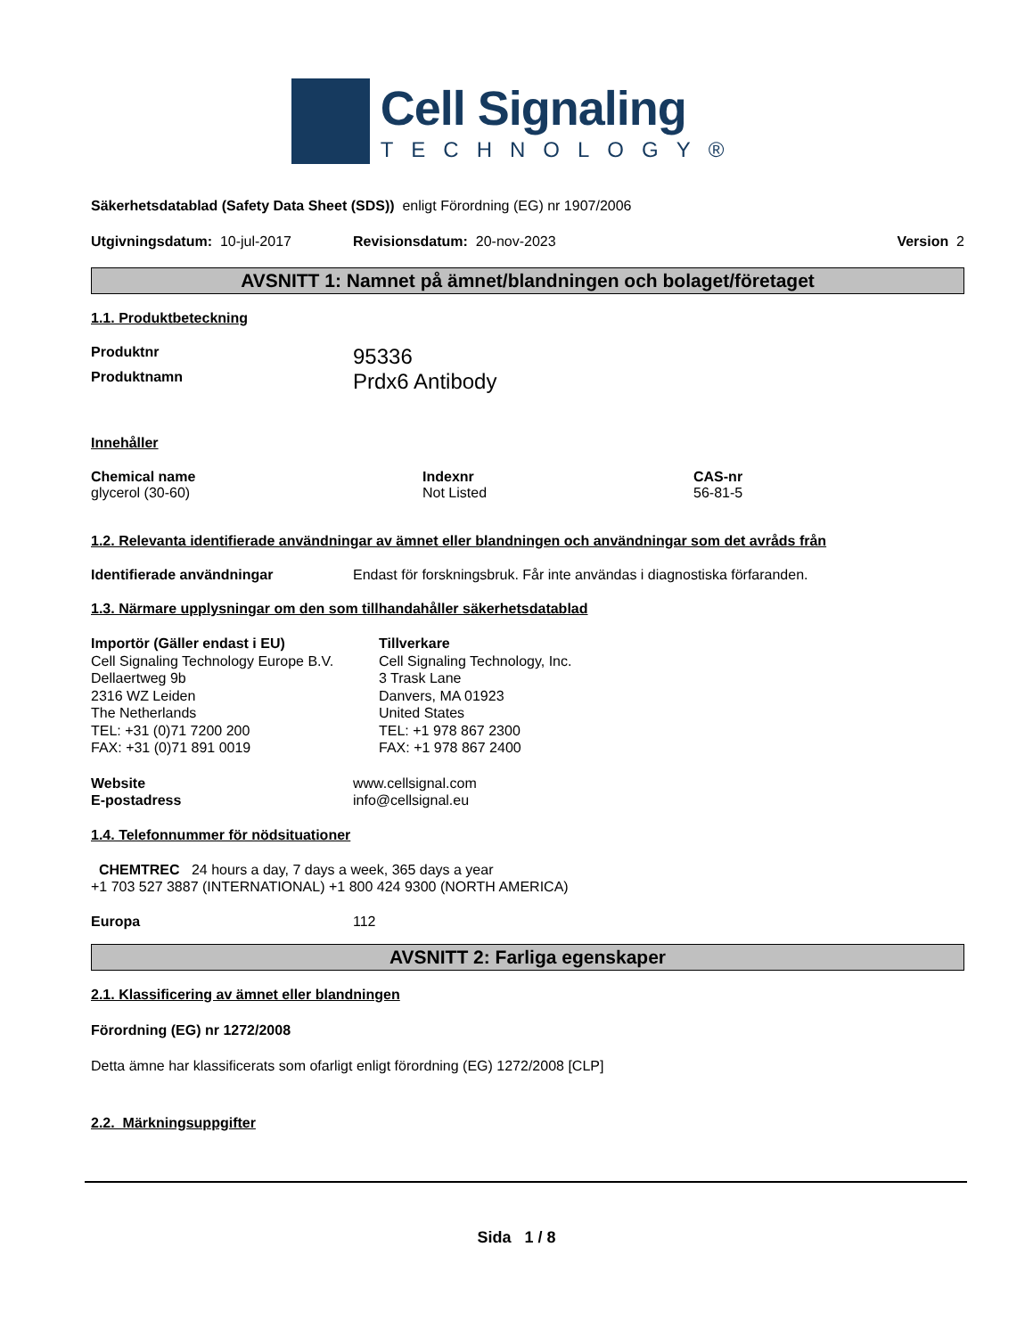Cell Signaling
TECHNOLOGY®
Säkerhetsdatablad (Safety Data Sheet (SDS)) enligt Förordning (EG) nr 1907/2006
Utgivningsdatum: 10-jul-2017 Revisionsdatum: 20-nov-2023 Version 2
AVSNITT 1: Namnet på ämnet/blandningen och bolaget/företaget
1.1. Produktbeteckning
Produktnr 95336
Produktnamn Prdx6 Antibody
Innehåller
Chemical name
glycerol (30-60) Indexnr
Not Listed CAS-nr
56-81-5
1.2. Relevanta identifierade användningar av ämnet eller blandningen och användningar som det avråds från
Identifierade användningar Endast för forskningsbruk. Får inte användas i diagnostiska förfaranden.
1.3. Närmare upplysningar om den som tillhandahåller säkerhetsdatablad
Importör (Gäller endast i EU)
Cell Signaling Technology Europe B.V.
Dellaertweg 9b
2316 WZ Leiden
The Netherlands
TEL: +31 (0)71 7200 200
FAX: +31 (0)71 891 0019 Tillverkare
Cell Signaling Technology, Inc.
3 Trask Lane
Danvers, MA 01923
United States
TEL: +1 978 867 2300
FAX: +1 978 867 2400
Website
E-postadress www.cellsignal.com
info@cellsignal.eu
1.4. Telefonnummer för nödsituationer
CHEMTREC 24 hours a day, 7 days a week, 365 days a year
+1 703 527 3887 (INTERNATIONAL) +1 800 424 9300 (NORTH AMERICA)
Europa 112
AVSNITT 2: Farliga egenskaper
2.1. Klassificering av ämnet eller blandningen
Förordning (EG) nr 1272/2008
Detta ämne har klassificerats som ofarligt enligt förordning (EG) 1272/2008 [CLP]
2.2. Märkningsuppgifter
Sida 1 / 8